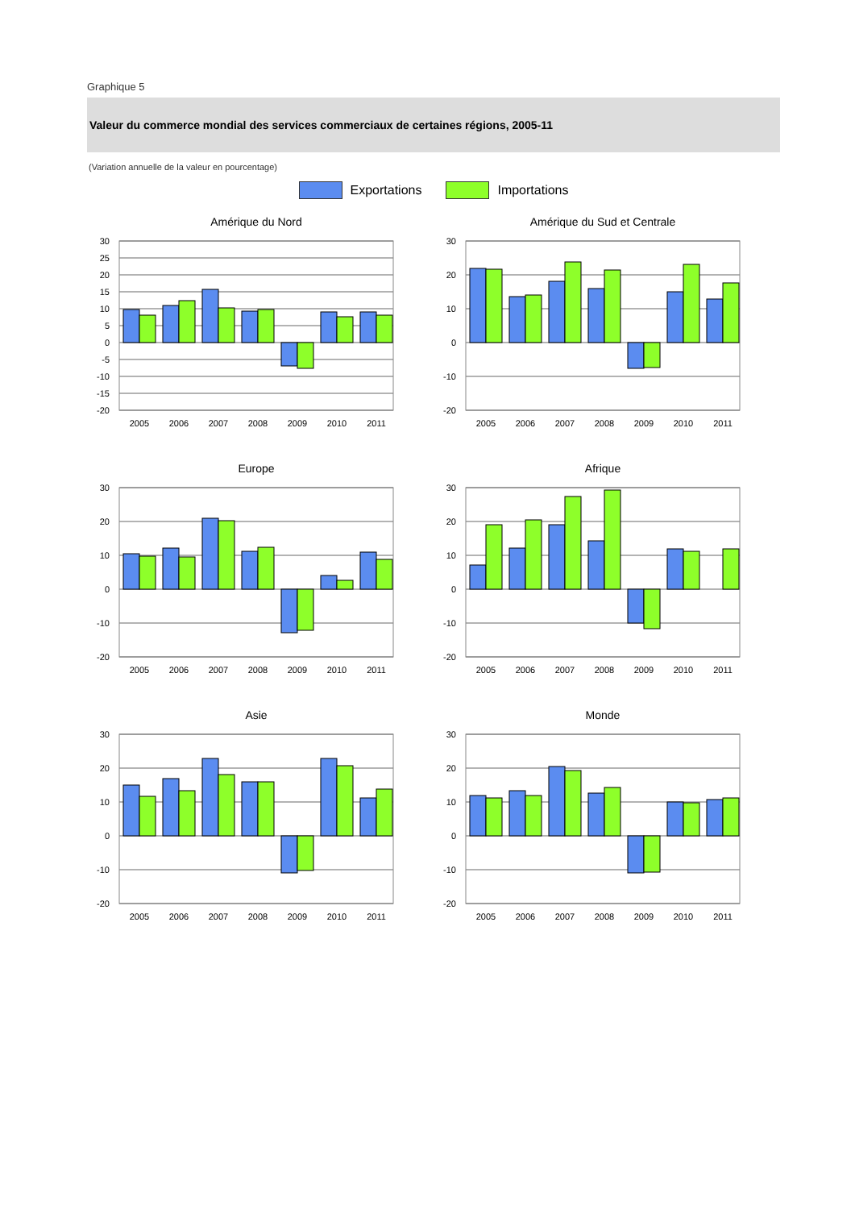Graphique 5
Valeur du commerce mondial des services commerciaux de certaines régions, 2005-11
(Variation annuelle de la valeur en pourcentage)
Exportations Importations
Amérique du Nord
30
25
20
15
10
5
0
-5
-10
-15
-20
2005
2006
2007
2008
2009
2010
2011
Amérique du Sud et Centrale
30
20
10
0
-10
-20
2005
2006
2007
2008
2009
2010
2011
Europe
30
20
10
0
-10
-20
2005
2006
2007
2008
2009
2010
2011
Afrique
30
20
10
0
-10
-20
2005
2006
2007
2008
2009
2010
2011
Asie
30
20
10
0
-10
-20
2005
2006
2007
2008
2009
2010
2011
Monde
30
20
10
0
-10
-20
2005
2006
2007
2008
2009
2010
2011